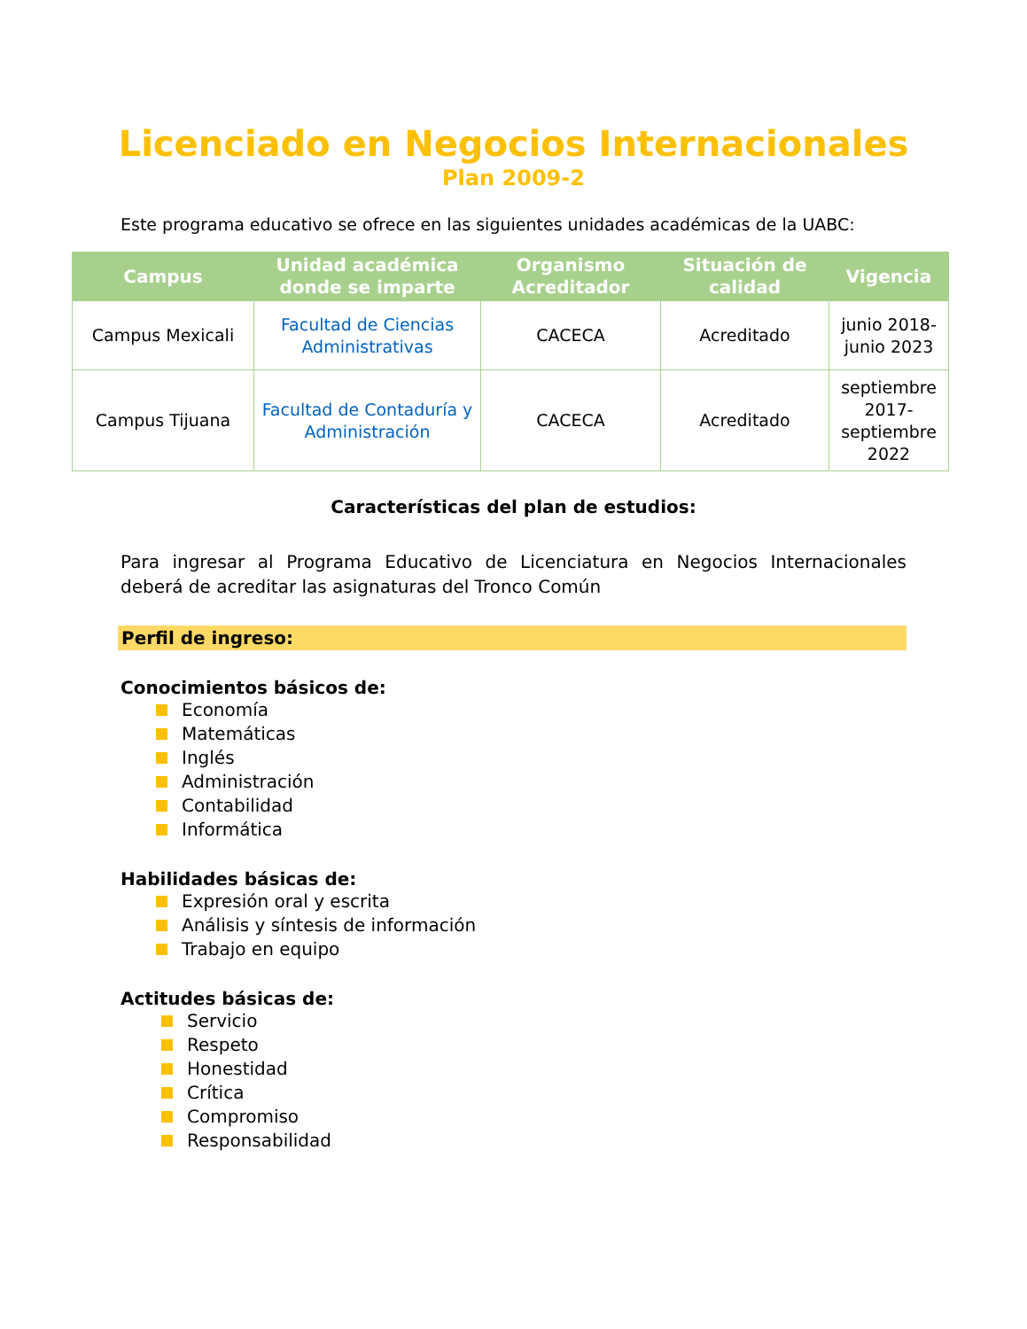Licenciado en Negocios Internacionales
Plan 2009-2
Este programa educativo se ofrece en las siguientes unidades académicas de la UABC:
| Campus | Unidad académica donde se imparte | Organismo Acreditador | Situación de calidad | Vigencia |
| --- | --- | --- | --- | --- |
| Campus Mexicali | Facultad de Ciencias Administrativas | CACECA | Acreditado | junio 2018-junio 2023 |
| Campus Tijuana | Facultad de Contaduría y Administración | CACECA | Acreditado | septiembre 2017-septiembre 2022 |
Características del plan de estudios:
Para ingresar al Programa Educativo de Licenciatura en Negocios Internacionales deberá de acreditar las asignaturas del Tronco Común
Perfil de ingreso:
Conocimientos básicos de:
Economía
Matemáticas
Inglés
Administración
Contabilidad
Informática
Habilidades básicas de:
Expresión oral y escrita
Análisis y síntesis de información
Trabajo en equipo
Actitudes básicas de:
Servicio
Respeto
Honestidad
Crítica
Compromiso
Responsabilidad